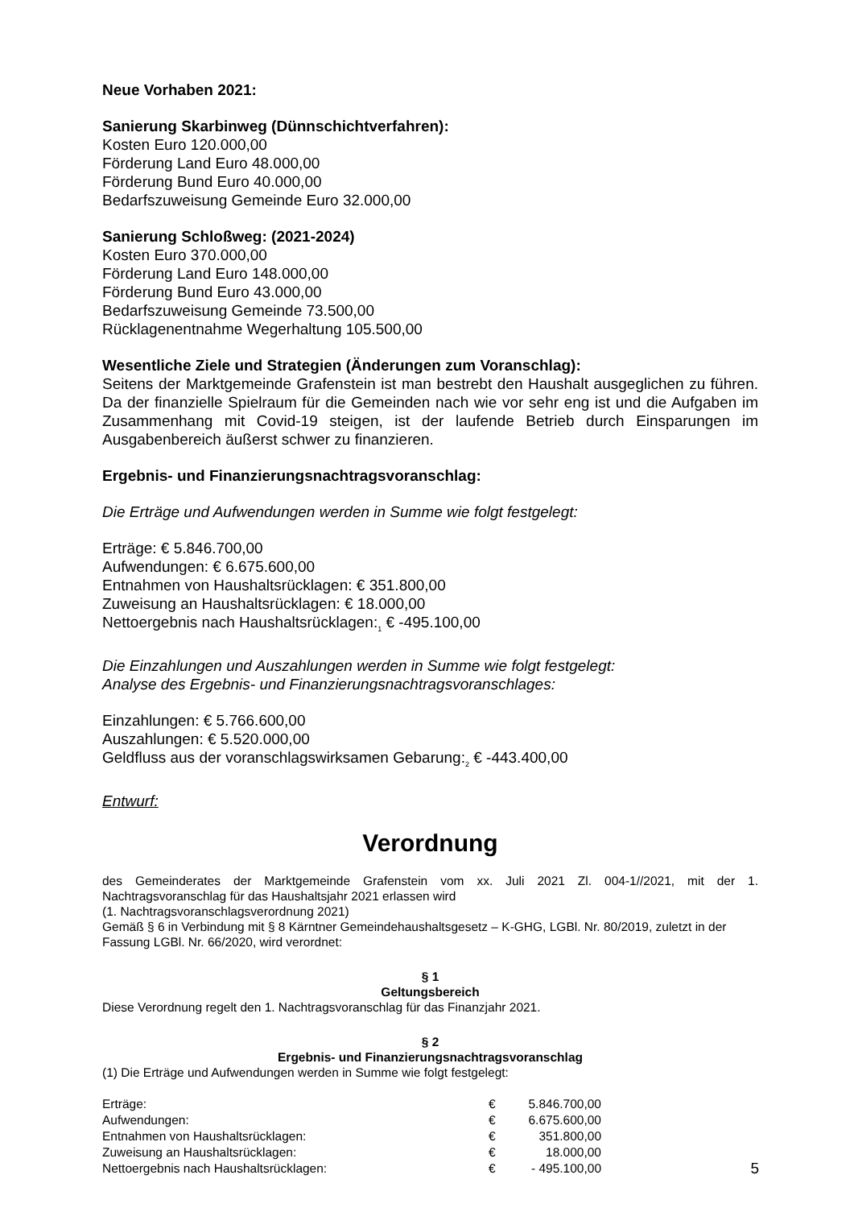Neue Vorhaben 2021:
Sanierung Skarbinweg (Dünnschichtverfahren):
Kosten Euro 120.000,00
Förderung Land Euro 48.000,00
Förderung Bund Euro 40.000,00
Bedarfszuweisung Gemeinde Euro 32.000,00
Sanierung Schloßweg: (2021-2024)
Kosten Euro 370.000,00
Förderung Land Euro 148.000,00
Förderung Bund Euro 43.000,00
Bedarfszuweisung Gemeinde 73.500,00
Rücklagenentnahme Wegerhaltung 105.500,00
Wesentliche Ziele und Strategien (Änderungen zum Voranschlag):
Seitens der Marktgemeinde Grafenstein ist man bestrebt den Haushalt ausgeglichen zu führen. Da der finanzielle Spielraum für die Gemeinden nach wie vor sehr eng ist und die Aufgaben im Zusammenhang mit Covid-19 steigen, ist der laufende Betrieb durch Einsparungen im Ausgabenbereich äußerst schwer zu finanzieren.
Ergebnis- und Finanzierungsnachtragsvoranschlag:
Die Erträge und Aufwendungen werden in Summe wie folgt festgelegt:
Erträge: € 5.846.700,00
Aufwendungen: € 6.675.600,00
Entnahmen von Haushaltsrücklagen: € 351.800,00
Zuweisung an Haushaltsrücklagen: € 18.000,00
Nettoergebnis nach Haushaltsrücklagen:<sub>1</sub> € -495.100,00
Die Einzahlungen und Auszahlungen werden in Summe wie folgt festgelegt:
Analyse des Ergebnis- und Finanzierungsnachtragsvoranschlages:
Einzahlungen: € 5.766.600,00
Auszahlungen: € 5.520.000,00
Geldfluss aus der voranschlagswirksamen Gebarung:<sub>2</sub> € -443.400,00
Entwurf:
Verordnung
des Gemeinderates der Marktgemeinde Grafenstein vom xx. Juli 2021 Zl. 004-1//2021, mit der 1. Nachtragsvoranschlag für das Haushaltsjahr 2021 erlassen wird
(1. Nachtragsvoranschlagsverordnung 2021)
Gemäß § 6 in Verbindung mit § 8 Kärntner Gemeindehaushaltsgesetz – K-GHG, LGBl. Nr. 80/2019, zuletzt in der Fassung LGBl. Nr. 66/2020, wird verordnet:
§ 1
Geltungsbereich
Diese Verordnung regelt den 1. Nachtragsvoranschlag für das Finanzjahr 2021.
§ 2
Ergebnis- und Finanzierungsnachtragsvoranschlag
(1) Die Erträge und Aufwendungen werden in Summe wie folgt festgelegt:
| Erträge: | € | 5.846.700,00 |
| Aufwendungen: | € | 6.675.600,00 |
| Entnahmen von Haushaltsrücklagen: | € | 351.800,00 |
| Zuweisung an Haushaltsrücklagen: | € | 18.000,00 |
| Nettoergebnis nach Haushaltsrücklagen: | € | - 495.100,00 |
5